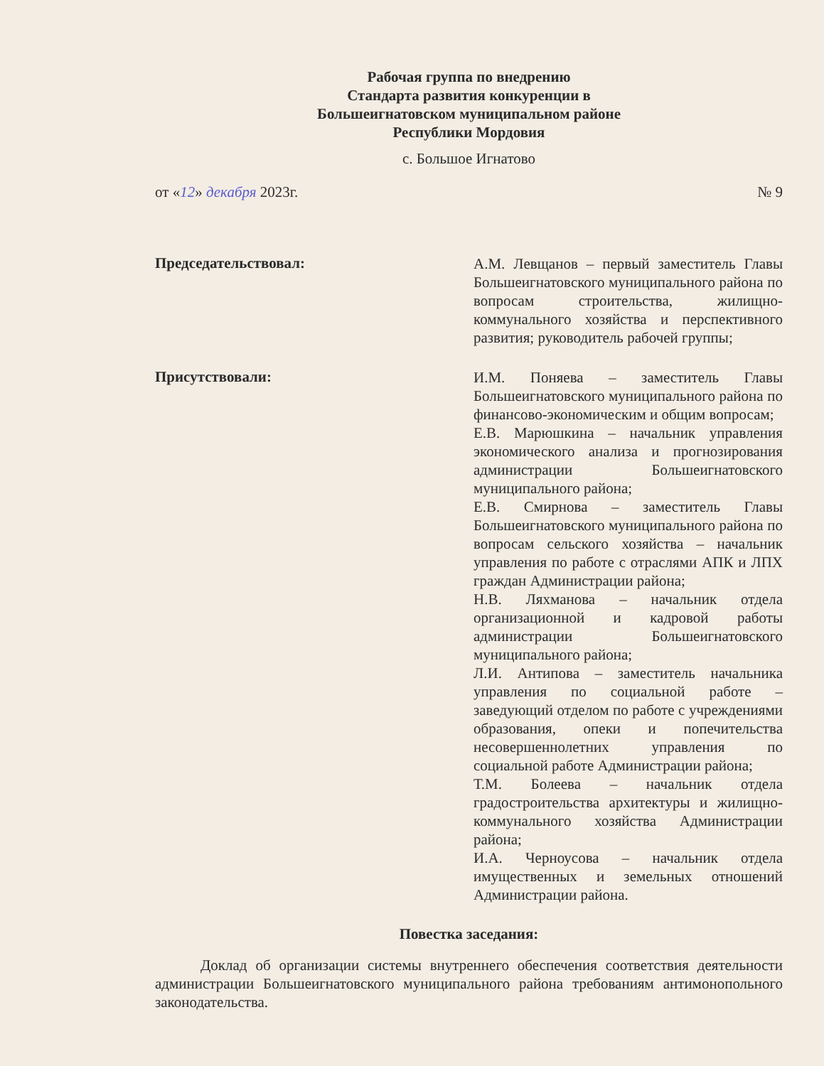Рабочая группа по внедрению
Стандарта развития конкуренции в
Большеигнатовском муниципальном районе
Республики Мордовия
с. Большое Игнатово
от «12» декабря 2023г. № 9
Председательствовал:
А.М. Левщанов – первый заместитель Главы Большеигнатовского муниципального района по вопросам строительства, жилищно-коммунального хозяйства и перспективного развития; руководитель рабочей группы;
Присутствовали:
И.М. Поняева – заместитель Главы Большеигнатовского муниципального района по финансово-экономическим и общим вопросам;
Е.В. Марюшкина – начальник управления экономического анализа и прогнозирования администрации Большеигнатовского муниципального района;
Е.В. Смирнова – заместитель Главы Большеигнатовского муниципального района по вопросам сельского хозяйства – начальник управления по работе с отраслями АПК и ЛПХ граждан Администрации района;
Н.В. Ляхманова – начальник отдела организационной и кадровой работы администрации Большеигнатовского муниципального района;
Л.И. Антипова – заместитель начальника управления по социальной работе – заведующий отделом по работе с учреждениями образования, опеки и попечительства несовершеннолетних управления по социальной работе Администрации района;
Т.М. Болеева – начальник отдела градостроительства архитектуры и жилищно-коммунального хозяйства Администрации района;
И.А. Черноусова – начальник отдела имущественных и земельных отношений Администрации района.
Повестка заседания:
Доклад об организации системы внутреннего обеспечения соответствия деятельности администрации Большеигнатовского муниципального района требованиям антимонопольного законодательства.